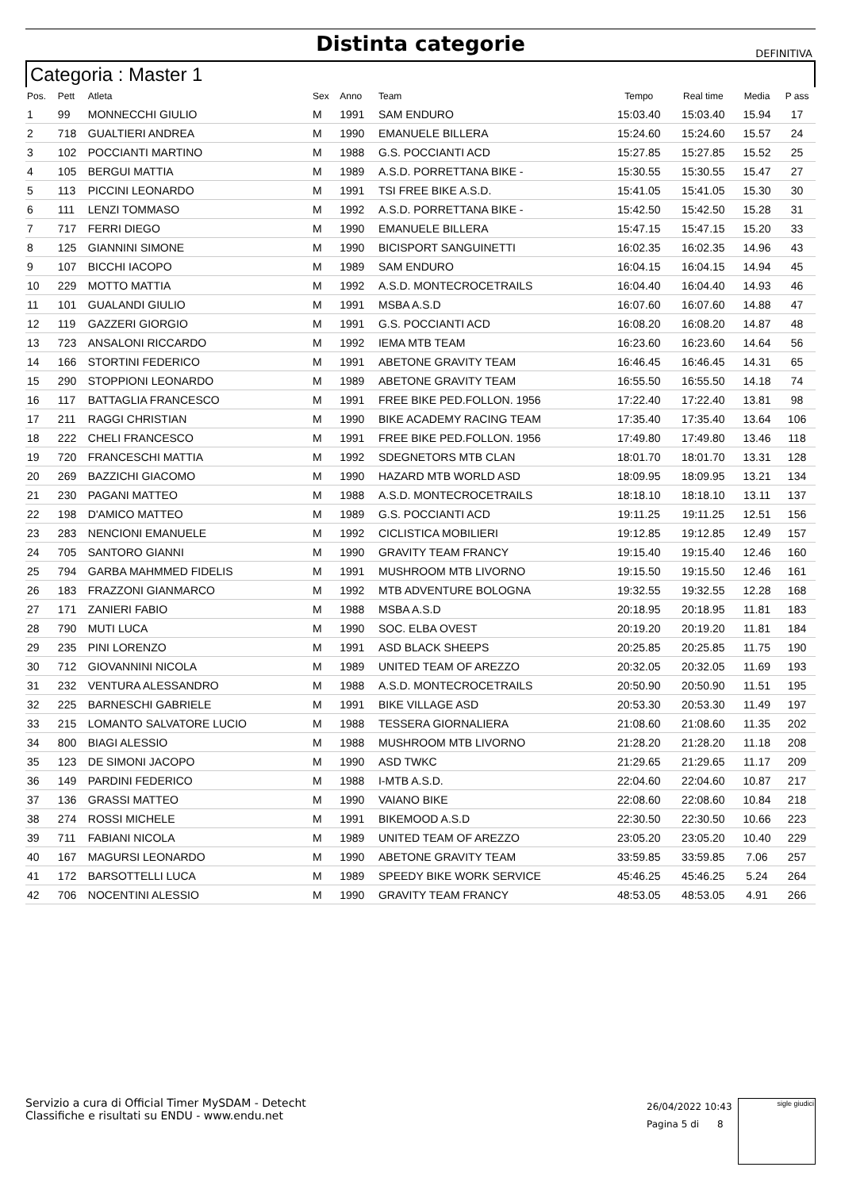Distinta categorie
DEFINITIVA
Categoria : Master 1
| Pos. | Pett | Atleta | Sex | Anno | Team | Tempo | Real time | Media | P ass |
| --- | --- | --- | --- | --- | --- | --- | --- | --- | --- |
| 1 | 99 | MONNECCHI GIULIO | M | 1991 | SAM ENDURO | 15:03.40 | 15:03.40 | 15.94 | 17 |
| 2 | 718 | GUALTIERI ANDREA | M | 1990 | EMANUELE BILLERA | 15:24.60 | 15:24.60 | 15.57 | 24 |
| 3 | 102 | POCCIANTI MARTINO | M | 1988 | G.S. POCCIANTI ACD | 15:27.85 | 15:27.85 | 15.52 | 25 |
| 4 | 105 | BERGUI MATTIA | M | 1989 | A.S.D. PORRETTANA BIKE - | 15:30.55 | 15:30.55 | 15.47 | 27 |
| 5 | 113 | PICCINI LEONARDO | M | 1991 | TSI FREE BIKE A.S.D. | 15:41.05 | 15:41.05 | 15.30 | 30 |
| 6 | 111 | LENZI TOMMASO | M | 1992 | A.S.D. PORRETTANA BIKE - | 15:42.50 | 15:42.50 | 15.28 | 31 |
| 7 | 717 | FERRI DIEGO | M | 1990 | EMANUELE BILLERA | 15:47.15 | 15:47.15 | 15.20 | 33 |
| 8 | 125 | GIANNINI SIMONE | M | 1990 | BICISPORT SANGUINETTI | 16:02.35 | 16:02.35 | 14.96 | 43 |
| 9 | 107 | BICCHI IACOPO | M | 1989 | SAM ENDURO | 16:04.15 | 16:04.15 | 14.94 | 45 |
| 10 | 229 | MOTTO MATTIA | M | 1992 | A.S.D. MONTECROCETRAILS | 16:04.40 | 16:04.40 | 14.93 | 46 |
| 11 | 101 | GUALANDI GIULIO | M | 1991 | MSBA A.S.D | 16:07.60 | 16:07.60 | 14.88 | 47 |
| 12 | 119 | GAZZERI GIORGIO | M | 1991 | G.S. POCCIANTI ACD | 16:08.20 | 16:08.20 | 14.87 | 48 |
| 13 | 723 | ANSALONI RICCARDO | M | 1992 | IEMA MTB TEAM | 16:23.60 | 16:23.60 | 14.64 | 56 |
| 14 | 166 | STORTINI FEDERICO | M | 1991 | ABETONE GRAVITY TEAM | 16:46.45 | 16:46.45 | 14.31 | 65 |
| 15 | 290 | STOPPIONI LEONARDO | M | 1989 | ABETONE GRAVITY TEAM | 16:55.50 | 16:55.50 | 14.18 | 74 |
| 16 | 117 | BATTAGLIA FRANCESCO | M | 1991 | FREE BIKE PED.FOLLON. 1956 | 17:22.40 | 17:22.40 | 13.81 | 98 |
| 17 | 211 | RAGGI CHRISTIAN | M | 1990 | BIKE ACADEMY RACING TEAM | 17:35.40 | 17:35.40 | 13.64 | 106 |
| 18 | 222 | CHELI FRANCESCO | M | 1991 | FREE BIKE PED.FOLLON. 1956 | 17:49.80 | 17:49.80 | 13.46 | 118 |
| 19 | 720 | FRANCESCHI MATTIA | M | 1992 | SDEGNETORS MTB CLAN | 18:01.70 | 18:01.70 | 13.31 | 128 |
| 20 | 269 | BAZZICHI GIACOMO | M | 1990 | HAZARD MTB WORLD ASD | 18:09.95 | 18:09.95 | 13.21 | 134 |
| 21 | 230 | PAGANI MATTEO | M | 1988 | A.S.D. MONTECROCETRAILS | 18:18.10 | 18:18.10 | 13.11 | 137 |
| 22 | 198 | D'AMICO MATTEO | M | 1989 | G.S. POCCIANTI ACD | 19:11.25 | 19:11.25 | 12.51 | 156 |
| 23 | 283 | NENCIONI EMANUELE | M | 1992 | CICLISTICA MOBILIERI | 19:12.85 | 19:12.85 | 12.49 | 157 |
| 24 | 705 | SANTORO GIANNI | M | 1990 | GRAVITY TEAM FRANCY | 19:15.40 | 19:15.40 | 12.46 | 160 |
| 25 | 794 | GARBA MAHMMED FIDELIS | M | 1991 | MUSHROOM MTB LIVORNO | 19:15.50 | 19:15.50 | 12.46 | 161 |
| 26 | 183 | FRAZZONI GIANMARCO | M | 1992 | MTB ADVENTURE BOLOGNA | 19:32.55 | 19:32.55 | 12.28 | 168 |
| 27 | 171 | ZANIERI FABIO | M | 1988 | MSBA A.S.D | 20:18.95 | 20:18.95 | 11.81 | 183 |
| 28 | 790 | MUTI LUCA | M | 1990 | SOC. ELBA OVEST | 20:19.20 | 20:19.20 | 11.81 | 184 |
| 29 | 235 | PINI LORENZO | M | 1991 | ASD BLACK SHEEPS | 20:25.85 | 20:25.85 | 11.75 | 190 |
| 30 | 712 | GIOVANNINI NICOLA | M | 1989 | UNITED TEAM OF AREZZO | 20:32.05 | 20:32.05 | 11.69 | 193 |
| 31 | 232 | VENTURA ALESSANDRO | M | 1988 | A.S.D. MONTECROCETRAILS | 20:50.90 | 20:50.90 | 11.51 | 195 |
| 32 | 225 | BARNESCHI GABRIELE | M | 1991 | BIKE VILLAGE ASD | 20:53.30 | 20:53.30 | 11.49 | 197 |
| 33 | 215 | LOMANTO SALVATORE LUCIO | M | 1988 | TESSERA GIORNALIERA | 21:08.60 | 21:08.60 | 11.35 | 202 |
| 34 | 800 | BIAGI ALESSIO | M | 1988 | MUSHROOM MTB LIVORNO | 21:28.20 | 21:28.20 | 11.18 | 208 |
| 35 | 123 | DE SIMONI JACOPO | M | 1990 | ASD TWKC | 21:29.65 | 21:29.65 | 11.17 | 209 |
| 36 | 149 | PARDINI FEDERICO | M | 1988 | I-MTB A.S.D. | 22:04.60 | 22:04.60 | 10.87 | 217 |
| 37 | 136 | GRASSI MATTEO | M | 1990 | VAIANO BIKE | 22:08.60 | 22:08.60 | 10.84 | 218 |
| 38 | 274 | ROSSI MICHELE | M | 1991 | BIKEMOOD A.S.D | 22:30.50 | 22:30.50 | 10.66 | 223 |
| 39 | 711 | FABIANI NICOLA | M | 1989 | UNITED TEAM OF AREZZO | 23:05.20 | 23:05.20 | 10.40 | 229 |
| 40 | 167 | MAGURSI LEONARDO | M | 1990 | ABETONE GRAVITY TEAM | 33:59.85 | 33:59.85 | 7.06 | 257 |
| 41 | 172 | BARSOTTELLI LUCA | M | 1989 | SPEEDY BIKE WORK SERVICE | 45:46.25 | 45:46.25 | 5.24 | 264 |
| 42 | 706 | NOCENTINI ALESSIO | M | 1990 | GRAVITY TEAM FRANCY | 48:53.05 | 48:53.05 | 4.91 | 266 |
Servizio a cura di Official Timer MySDAM - Detecht
Classifiche e risultati su ENDU - www.endu.net
26/04/2022 10:43
Pagina 5 di 8
sigle giudici